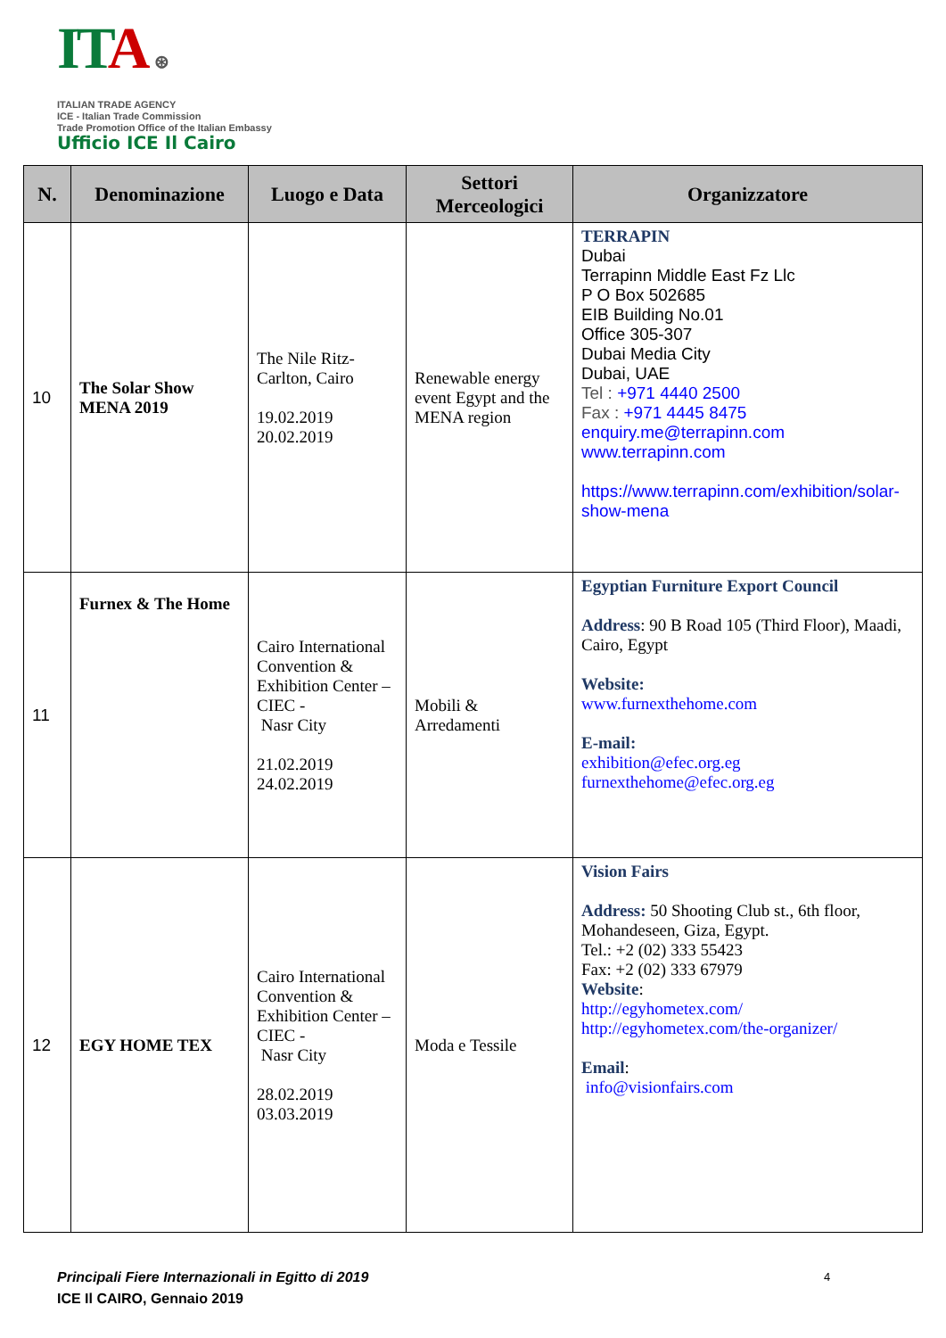ITA ⊛
ITALIAN TRADE AGENCY
ICE - Italian Trade Commission
Trade Promotion Office of the Italian Embassy
Ufficio ICE Il Cairo
| N. | Denominazione | Luogo e Data | Settori Merceologici | Organizzatore |
| --- | --- | --- | --- | --- |
| 10 | The Solar Show MENA 2019 | The Nile Ritz-Carlton, Cairo 19.02.2019 20.02.2019 | Renewable energy event Egypt and the MENA region | TERRAPIN Dubai Terrapinn Middle East Fz Llc P O Box 502685 EIB Building No.01 Office 305-307 Dubai Media City Dubai, UAE Tel : +971 4440 2500 Fax : +971 4445 8475 enquiry.me@terrapinn.com www.terrapinn.com https://www.terrapinn.com/exhibition/solar-show-mena |
| 11 | Furnex & The Home | Cairo International Convention & Exhibition Center –CIEC - Nasr City 21.02.2019 24.02.2019 | Mobili & Arredamenti | Egyptian Furniture Export Council Address : 90 B Road 105 (Third Floor), Maadi, Cairo, Egypt Website: www.furnexthehome.com E-mail: exhibition@efec.org.eg furnexthehome@efec.org.eg |
| 12 | EGY HOME TEX | Cairo International Convention & Exhibition Center –CIEC - Nasr City 28.02.2019 03.03.2019 | Moda e Tessile | Vision Fairs Address: 50 Shooting Club st., 6th floor, Mohandeseen, Giza, Egypt. Tel.: +2 (02) 333 55423 Fax: +2 (02) 333 67979 Website : http://egyhometex.com/ http://egyhometex.com/the-organizer/ Email : info@visionfairs.com |
Principali Fiere Internazionali in Egitto di 2019
ICE Il CAIRO, Gennaio 2019
4